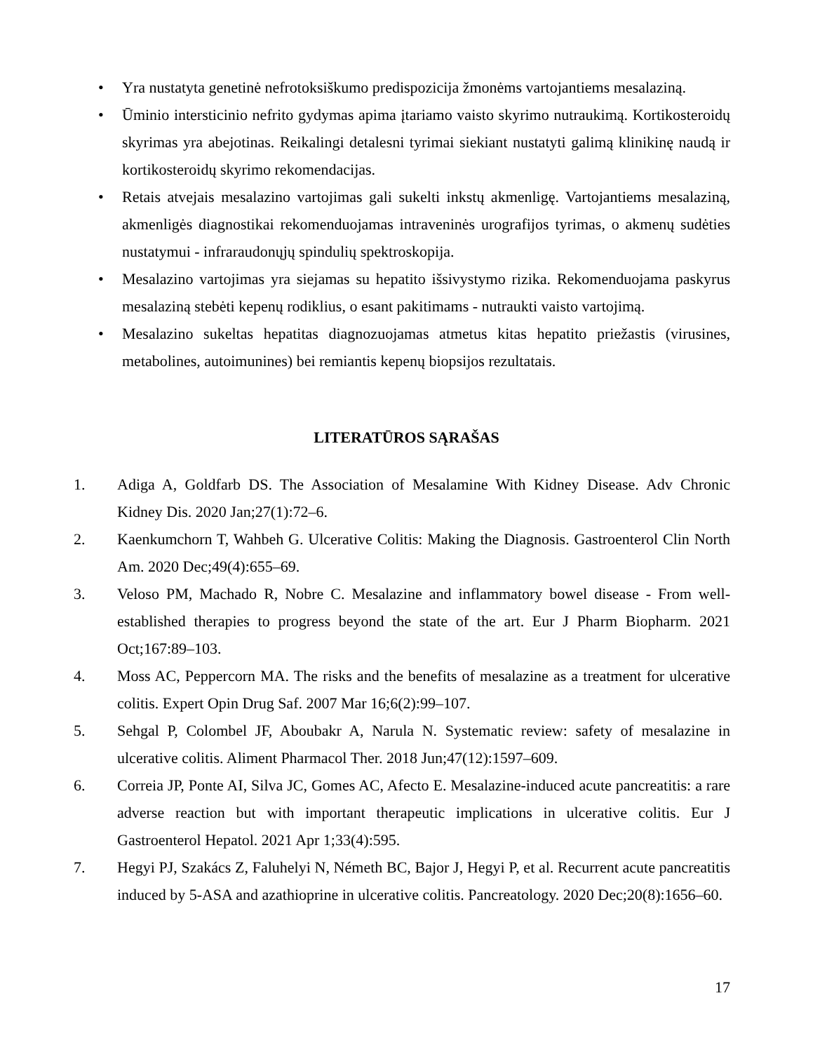• Yra nustatyta genetinė nefrotoksiškumo predispozicija žmonėms vartojantiems mesalaziną.
• Ūminio intersticinio nefrito gydymas apima įtariamo vaisto skyrimo nutraukimą. Kortikosteroidų skyrimas yra abejotinas. Reikalingi detalesni tyrimai siekiant nustatyti galimą klinikinę naudą ir kortikosteroidų skyrimo rekomendacijas.
• Retais atvejais mesalazino vartojimas gali sukelti inkstų akmenligę. Vartojantiems mesalaziną, akmenligės diagnostikai rekomenduojamas intraveninės urografijos tyrimas, o akmenų sudėties nustatymui - infraraudonųjų spindulių spektroskopija.
• Mesalazino vartojimas yra siejamas su hepatito išsivystymo rizika. Rekomenduojama paskyrus mesalaziną stebėti kepenų rodiklius, o esant pakitimams - nutraukti vaisto vartojimą.
• Mesalazino sukeltas hepatitas diagnozuojamas atmetus kitas hepatito priežastis (virusines, metabolines, autoimunines) bei remiantis kepenų biopsijos rezultatais.
LITERATŪROS SĄRAŠAS
1. Adiga A, Goldfarb DS. The Association of Mesalamine With Kidney Disease. Adv Chronic Kidney Dis. 2020 Jan;27(1):72–6.
2. Kaenkumchorn T, Wahbeh G. Ulcerative Colitis: Making the Diagnosis. Gastroenterol Clin North Am. 2020 Dec;49(4):655–69.
3. Veloso PM, Machado R, Nobre C. Mesalazine and inflammatory bowel disease - From well-established therapies to progress beyond the state of the art. Eur J Pharm Biopharm. 2021 Oct;167:89–103.
4. Moss AC, Peppercorn MA. The risks and the benefits of mesalazine as a treatment for ulcerative colitis. Expert Opin Drug Saf. 2007 Mar 16;6(2):99–107.
5. Sehgal P, Colombel JF, Aboubakr A, Narula N. Systematic review: safety of mesalazine in ulcerative colitis. Aliment Pharmacol Ther. 2018 Jun;47(12):1597–609.
6. Correia JP, Ponte AI, Silva JC, Gomes AC, Afecto E. Mesalazine-induced acute pancreatitis: a rare adverse reaction but with important therapeutic implications in ulcerative colitis. Eur J Gastroenterol Hepatol. 2021 Apr 1;33(4):595.
7. Hegyi PJ, Szakács Z, Faluhelyi N, Németh BC, Bajor J, Hegyi P, et al. Recurrent acute pancreatitis induced by 5-ASA and azathioprine in ulcerative colitis. Pancreatology. 2020 Dec;20(8):1656–60.
17